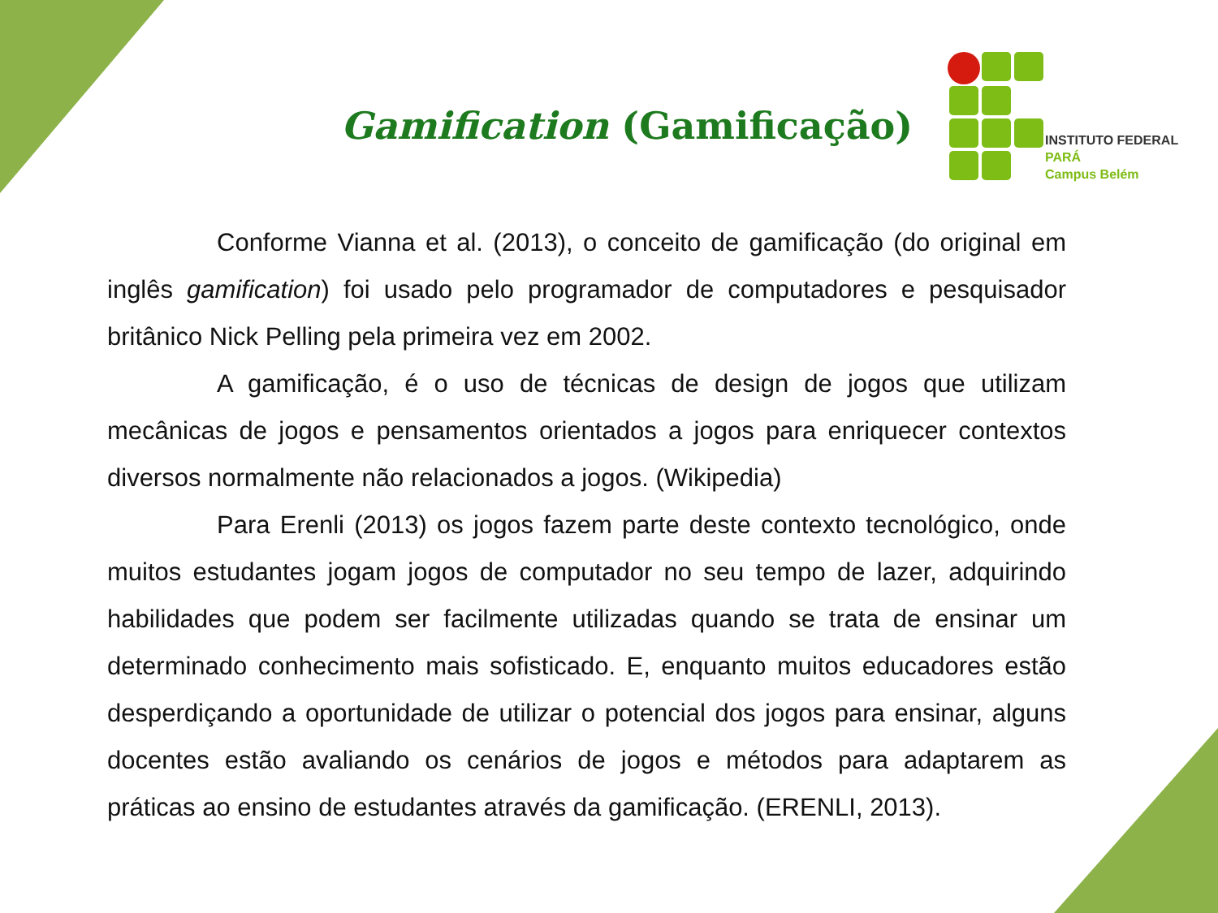Gamification (Gamificação)
INSTITUTO FEDERAL
PARÁ
Campus Belém
Conforme Vianna et al. (2013), o conceito de gamificação (do original em inglês gamification) foi usado pelo programador de computadores e pesquisador britânico Nick Pelling pela primeira vez em 2002.
A gamificação, é o uso de técnicas de design de jogos que utilizam mecânicas de jogos e pensamentos orientados a jogos para enriquecer contextos diversos normalmente não relacionados a jogos. (Wikipedia)
Para Erenli (2013) os jogos fazem parte deste contexto tecnológico, onde muitos estudantes jogam jogos de computador no seu tempo de lazer, adquirindo habilidades que podem ser facilmente utilizadas quando se trata de ensinar um determinado conhecimento mais sofisticado. E, enquanto muitos educadores estão desperdiçando a oportunidade de utilizar o potencial dos jogos para ensinar, alguns docentes estão avaliando os cenários de jogos e métodos para adaptarem as práticas ao ensino de estudantes através da gamificação. (ERENLI, 2013).